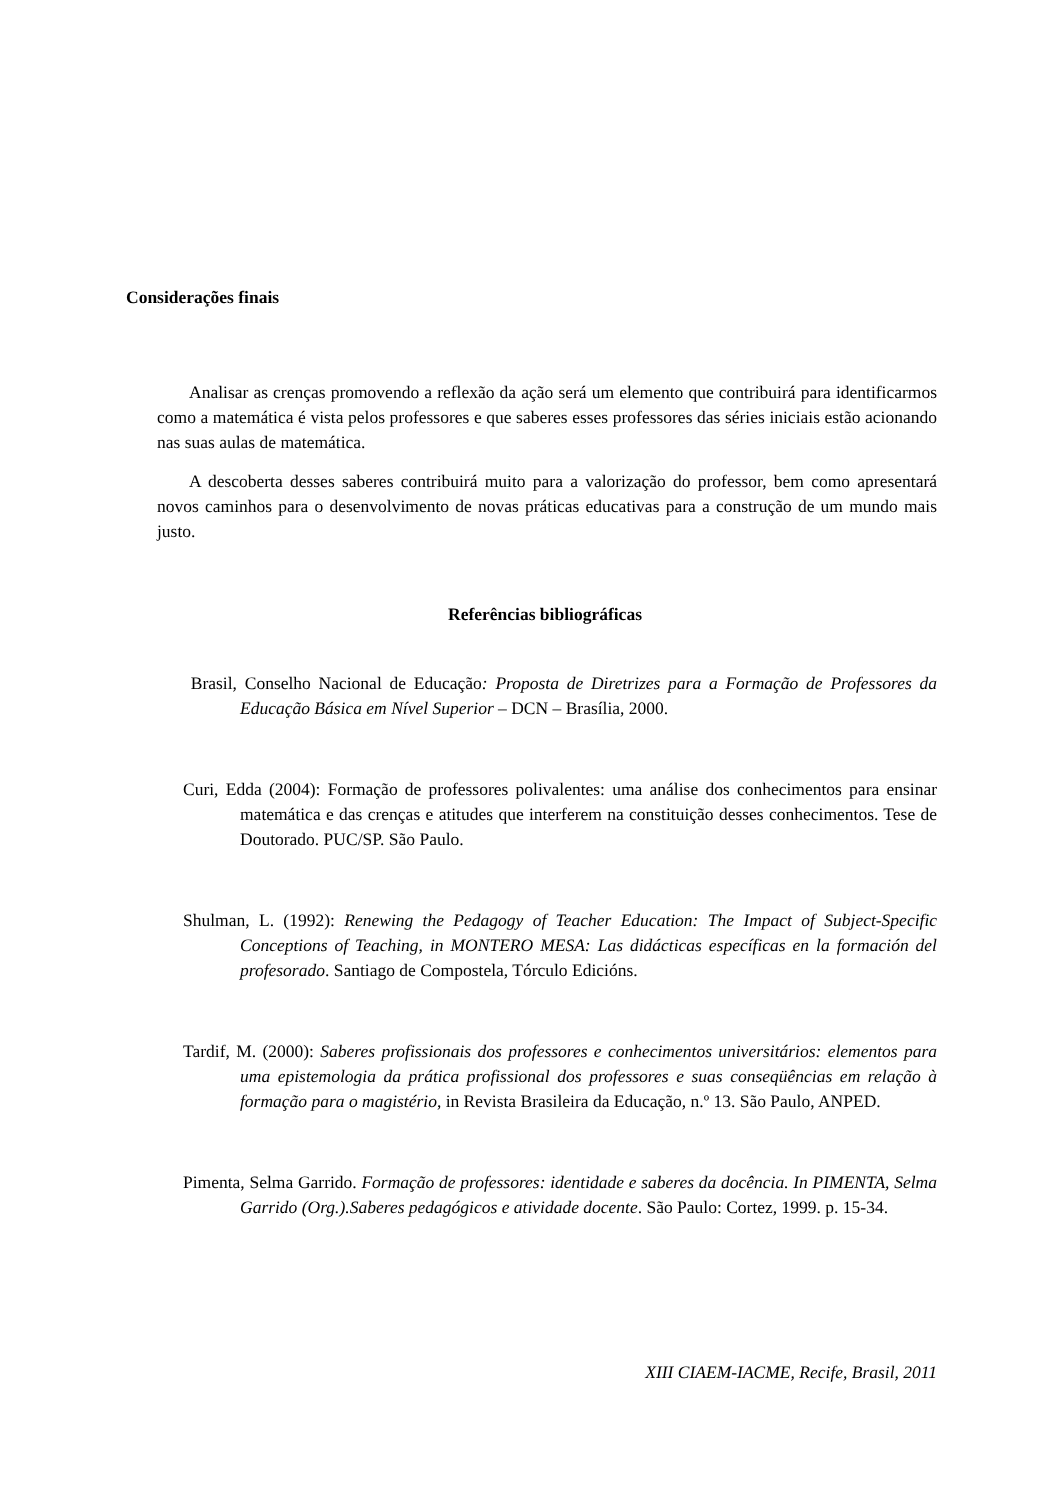Considerações finais
Analisar as crenças promovendo a reflexão da ação será um elemento que contribuirá para identificarmos como a matemática é vista pelos professores e que saberes esses professores das séries iniciais estão acionando nas suas aulas de matemática.
A descoberta desses saberes contribuirá muito para a valorização do professor, bem como apresentará novos caminhos para o desenvolvimento de novas práticas educativas para a construção de um mundo mais justo.
Referências bibliográficas
Brasil, Conselho Nacional de Educação: Proposta de Diretrizes para a Formação de Professores da Educação Básica em Nível Superior – DCN – Brasília, 2000.
Curi, Edda (2004): Formação de professores polivalentes: uma análise dos conhecimentos para ensinar matemática e das crenças e atitudes que interferem na constituição desses conhecimentos. Tese de Doutorado. PUC/SP. São Paulo.
Shulman, L. (1992): Renewing the Pedagogy of Teacher Education: The Impact of Subject-Specific Conceptions of Teaching, in MONTERO MESA: Las didácticas específicas en la formación del profesorado. Santiago de Compostela, Tórculo Edicións.
Tardif, M. (2000): Saberes profissionais dos professores e conhecimentos universitários: elementos para uma epistemologia da prática profissional dos professores e suas conseqüências em relação à formação para o magistério, in Revista Brasileira da Educação, n.º 13. São Paulo, ANPED.
Pimenta, Selma Garrido. Formação de professores: identidade e saberes da docência. In PIMENTA, Selma Garrido (Org.).Saberes pedagógicos e atividade docente. São Paulo: Cortez, 1999. p. 15-34.
XIII CIAEM-IACME, Recife, Brasil, 2011